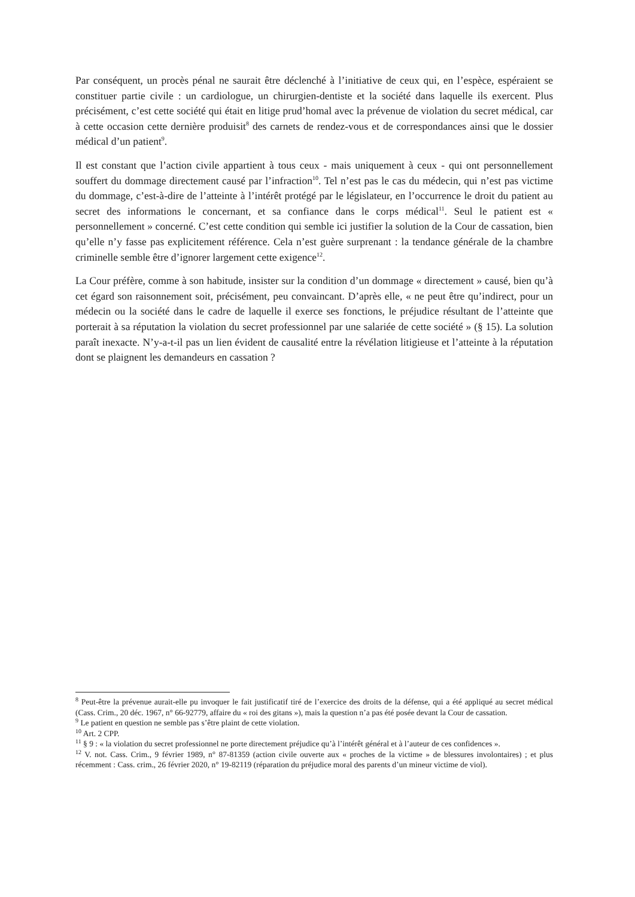Par conséquent, un procès pénal ne saurait être déclenché à l’initiative de ceux qui, en l’espèce, espéraient se constituer partie civile : un cardiologue, un chirurgien-dentiste et la société dans laquelle ils exercent. Plus précisément, c’est cette société qui était en litige prud’homal avec la prévenue de violation du secret médical, car à cette occasion cette dernière produisit<sup>8</sup> des carnets de rendez-vous et de correspondances ainsi que le dossier médical d’un patient<sup>9</sup>.
Il est constant que l’action civile appartient à tous ceux - mais uniquement à ceux - qui ont personnellement souffert du dommage directement causé par l’infraction<sup>10</sup>. Tel n’est pas le cas du médecin, qui n’est pas victime du dommage, c’est-à-dire de l’atteinte à l’intérêt protégé par le législateur, en l’occurrence le droit du patient au secret des informations le concernant, et sa confiance dans le corps médical<sup>11</sup>. Seul le patient est « personnellement » concerné. C’est cette condition qui semble ici justifier la solution de la Cour de cassation, bien qu’elle n’y fasse pas explicitement référence. Cela n’est guère surprenant : la tendance générale de la chambre criminelle semble être d’ignorer largement cette exigence<sup>12</sup>.
La Cour préfère, comme à son habitude, insister sur la condition d’un dommage « directement » causé, bien qu’à cet égard son raisonnement soit, précisément, peu convaincant. D’après elle, « ne peut être qu’indirect, pour un médecin ou la société dans le cadre de laquelle il exerce ses fonctions, le préjudice résultant de l’atteinte que porterait à sa réputation la violation du secret professionnel par une salariée de cette société » (§ 15). La solution paraît inexacte. N’y-a-t-il pas un lien évident de causalité entre la révélation litigieuse et l’atteinte à la réputation dont se plaignent les demandeurs en cassation ?
<sup>8</sup> Peut-être la prévenue aurait-elle pu invoquer le fait justificatif tiré de l’exercice des droits de la défense, qui a été appliqué au secret médical (Cass. Crim., 20 déc. 1967, n° 66-92779, affaire du « roi des gitans »), mais la question n’a pas été posée devant la Cour de cassation.
<sup>9</sup> Le patient en question ne semble pas s’être plaint de cette violation.
<sup>10</sup> Art. 2 CPP.
<sup>11</sup> § 9 : « la violation du secret professionnel ne porte directement préjudice qu’à l’intérêt général et à l’auteur de ces confidences ».
<sup>12</sup> V. not. Cass. Crim., 9 février 1989, n° 87-81359 (action civile ouverte aux « proches de la victime » de blessures involontaires) ; et plus récemment : Cass. crim., 26 février 2020, n° 19-82119 (réparation du préjudice moral des parents d’un mineur victime de viol).